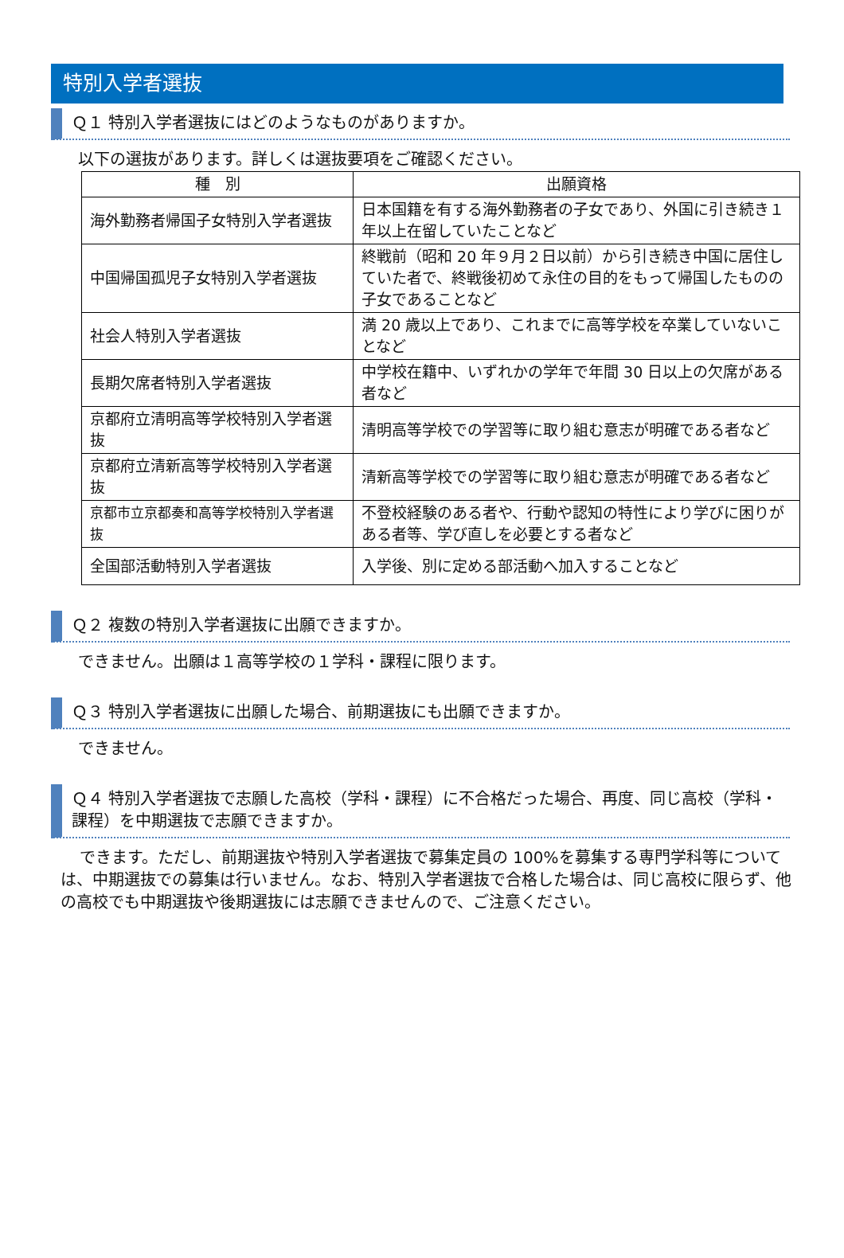特別入学者選抜
Ｑ１ 特別入学者選抜にはどのようなものがありますか。
以下の選抜があります。詳しくは選抜要項をご確認ください。
| 種 別 | 出願資格 |
| --- | --- |
| 海外勤務者帰国子女特別入学者選抜 | 日本国籍を有する海外勤務者の子女であり、外国に引き続き１年以上在留していたことなど |
| 中国帰国孤児子女特別入学者選抜 | 終戦前（昭和 20 年９月２日以前）から引き続き中国に居住していた者で、終戦後初めて永住の目的をもって帰国したものの子女であることなど |
| 社会人特別入学者選抜 | 満 20 歳以上であり、これまでに高等学校を卒業していないことなど |
| 長期欠席者特別入学者選抜 | 中学校在籍中、いずれかの学年で年間 30 日以上の欠席がある者など |
| 京都府立清明高等学校特別入学者選抜 | 清明高等学校での学習等に取り組む意志が明確である者など |
| 京都府立清新高等学校特別入学者選抜 | 清新高等学校での学習等に取り組む意志が明確である者など |
| 京都市立京都奏和高等学校特別入学者選抜 | 不登校経験のある者や、行動や認知の特性により学びに困りがある者等、学び直しを必要とする者など |
| 全国部活動特別入学者選抜 | 入学後、別に定める部活動へ加入することなど |
Ｑ２ 複数の特別入学者選抜に出願できますか。
できません。出願は１高等学校の１学科・課程に限ります。
Ｑ３ 特別入学者選抜に出願した場合、前期選抜にも出願できますか。
できません。
Ｑ４ 特別入学者選抜で志願した高校（学科・課程）に不合格だった場合、再度、同じ高校（学科・課程）を中期選抜で志願できますか。
できます。ただし、前期選抜や特別入学者選抜で募集定員の 100%を募集する専門学科等については、中期選抜での募集は行いません。なお、特別入学者選抜で合格した場合は、同じ高校に限らず、他の高校でも中期選抜や後期選抜には志願できませんので、ご注意ください。